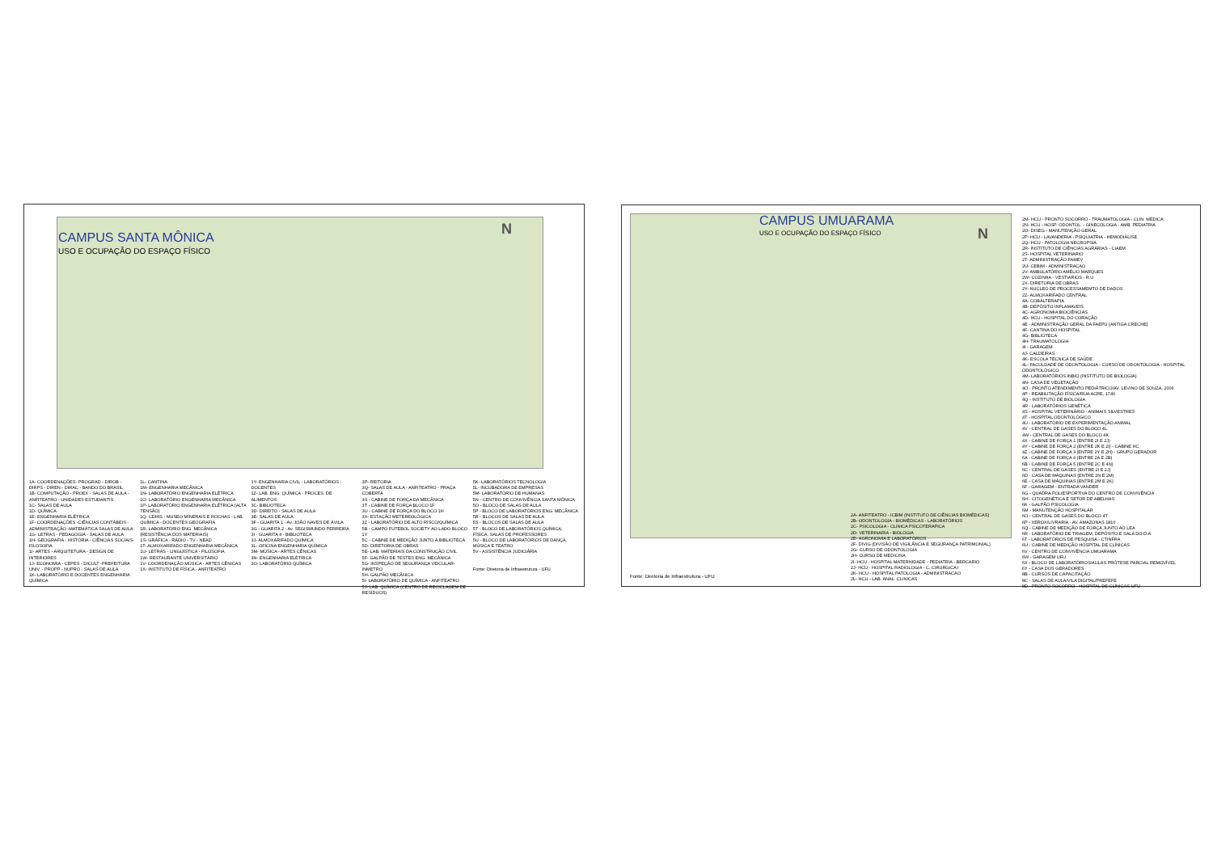CAMPUS SANTA MÔNICA
USO E OCUPAÇÃO DO ESPAÇO FÍSICO
N
1A- COORDENAÇÕES- PROGRAD - DIROB - DIRPS - DIREN - DIRAC - BANDO DO BRASIL
1B- COMPUTAÇÃO - PROEX - SALAS DE AULA - ANFITEATRO - UNIDADES ESTUDANTIS
1C- SALAS DE AULA
1D- QUÍMICA
1E- ENGENHARIA ELÉTRICA
1F- COORDENAÇÕES -CIÊNCIAS CONTÁBEIS - ADMINISTRAÇÃO -MATEMÁTICA SALAS DE AULA
1G- LETRAS - PEDAGOGIA - SALAS DE AULA
1H- GEOGRAFIA - HISTÓRIA - CIÊNCIAS SOCIAIS- FILOSOFIA
1I- ARTES - ARQUITETURA - DESIGN DE INTERIORES
1J- ECONOMIA - CEPES - DICULT -PREFEITURA UNIV. - PROPP - NUPRO - SALAS DE AULA
1K- LABORATÓRIO E DOCENTES ENGENHARIA QUÍMICA
1L- CANTINA
1M- ENGENHARIA MECÂNICA
1N- LABORATÓRIO ENGENHARIA ELÉTRICA
1O- LABORATÓRIO ENGENHARIA MECÂNICA
1P- LABORATÓRIO ENGENHARIA ELÉTRICA (ALTA TENSÃO)
1Q- CDHIS - MUSEO MINERAIS E ROCHAS - LAB. QUÍMICA - DOCENTES GEOGRAFIA
1R- LABORATÓRIO ENG. MECÂNICA (RESISTÊNCIA DOS MATERIAIS)
1S- GRÁFICA - RÁDIO - TV - NEAD
1T- ALMOXARIFADO ENGENHARIA MECÂNICA
1U- LETRAS - LINGUÍSTICA - FILOSOFIA
1W- RESTAURANTE UNIVERSITÁRIO
1V- COORDENAÇÃO MÚSICA - ARTES CÊNICAS
1X- INSTITUTO DE FÍSICA - ANFITEATRO
1Y- ENGENHARIA CIVIL - LABORATÓRIOS - DOCENTES
1Z- LAB. ENG. QUÍMICA - PROCES. DE ALIMENTOS
3C- BIBLIOTECA
3D- DIREITO - SALAS DE AULA
3E- SALAS DE AULA
3F - GUARITA 1 - Av. JOÃO NAVES DE ÁVILA
3G - GUARITA 2 - Av. SEGISMUNDO PERREIRA
3I - GUARITA 4 - BIBLIOTECA
3J- ALMOXARIFADO QUÍMICA
3L- OFICINA ENGENHARIA QUÍMICA
3M- MÚSICA - ARTES CÊNICAS
3N- ENGENHARIA ELÉTRICA
3O- LABORATÓRIO QUÍMICA
3P- REITORIA
3Q- SALAS DE AULA - ANFITEATRO - PRAÇA COBERTA
3S - CABINE DE FORÇA DA MECÂNICA
3T - CABINE DE FORÇA BLOCO 1F
3U - CABINE DE FORÇA DO BLOCO 1H
3X- ESTAÇÃO METEREOLÓGICA
3Z - LABORATÓRIO DE ALTO RISCO/QUÍMICA
5B - CAMPO FUTEBOL SOCIETY AO LADO BLOCO 1Y
5C - CABINE DE MEDIÇÃO JUNTO À BIBLIOTECA
5D- DIRETORIA DE OBRAS
5E- LAB. MATERIAIS DA CONSTRUÇÃO CIVIL
5F- GALPÃO DE TESTES ENG. MECÂNICA
5G- INSPEÇÃO DE SEGURANÇA VEICULAR- INMETRO
5H- GALPÃO MECÂNICA
5I- LABORATÓRIO DE QUÍMICA - ANFITEATRO
5J- LAB. QUÍMICA (CENTRO DE RECICLAGEM DE RESÍDUOS)
5K- LABORATÓRIOS TECNOLOGIA
5L- INCUBADORA DE EMPRESAS
5M- LABORATÓRIO DE HUMANAS
5N - CENTRO DE CONVIVÊNCIA SANTA MÔNICA
5O - BLOCO DE SALAS DE AULA
5P - BLOCO DE LABORATÓRIOS ENG. MECÂNICA
5R - BLOCOS DE SALAS DE AULA
5S - BLOCOS DE SALAS DE AULA
5T - BLOCO DE LABORATÓRIOS QUÍMICA, FÍSICA, SALAS DE PROFESSORES
5U - BLOCO DE LABORATÓRIOS DE DANÇA, MÚSICA E TEATRO
5V - ASSISTÊNCIA JUDICIÁRIA
Fonte: Diretoria de Infraestrutura - UFU
CAMPUS UMUARAMA
USO E OCUPAÇÃO DO ESPAÇO FÍSICO
N
2M- HCU - PRONTO SOCORRO - TRAUMATOLOGIA - CLIN. MEDICA
2N- HCU - HOSP. ODONTOL. - GINECOLOGIA - AMB. PEDIATRIA
2O- DISEG - MANUTENÇÃO GERAL
2P- HCU - LAVANDERIA - PSIQUIATRIA - HEMODIÁLISE
2Q- HCU - PATOLOGIA NECROPSIA
2R- INSTITUTO DE CIÊNCIAS AGRÁRIAS - CIAEM
2S- HOSPITAL VETERINARIO
2T- ADMINISTRAÇÃO FAMEV
2U- CEBIM - ADMINISTRACAO
2V- AMBULATÓRIO AMÉLIO MARQUES
2W- COZINHA - VESTIARIOS - R.U
2X- DIRETORIA DE OBRAS
2Y- NUCLEO DE PROCESSAMEMTO DE DADOS
2Z- ALMOXARIFADO CENTRAL
4A- COBALTERAPIA
4B- DEPÓSITO INFLAMAVEIS
4C- AGRONOMIA BIOCIÊNCIAS
4D- HCU - HOSPITAL DO CORAÇÃO
4E - ADMINISTRAÇÃO GERAL DA FAEPU (ANTIGA CRECHE)
4F- CANTINA DO HOSPITAL
4G- BIBLIOTECA
4H- TRAUMATOLOGIA
4I - GARAGEM
4J- CALDEIRAS
4K- ESCOLA TÉCNICA DE SAÚDE
4L- FACULDADE DE ODONTOLOGIA - CURSO DE ODONTOLOGIA - HOSPITAL ODONTOLÓGICO
4M- LABORATÓRIOS INBIO (INSTITUTO DE BIOLOGIA)
4N- CASA DE VEGETAÇÃO
4O - PRONTO ATENDIMENTO PEDIÁTRICO/AV. LEVINO DE SOUZA, 2006
4P - REABILITAÇÃO FÍSICA/RUA ACRE, 1740
4Q - INSTITUTO DE BIOLOGIA
4R - LABORATÓRIOS GENÉTICA
4S - HOSPITAL VETERINÁRIO - ANIMAIS SILVESTRES
4T - HOSPITAL ODONTOLÓGICO
4U - LABORATÓRIO DE EXPERIMENTAÇÃO ANIMAL
4V - CENTRAL DE GASES DO BLOCO 4L
4W - CENTRAL DE GASES DO BLOCO 4K
4X - CABINE DE FORÇA 1 (ENTRE 2I E 2J)
4Y - CABINE DE FORÇA 2 (ENTRE 2K E 2I) - CABINE HC
4Z - CABINE DE FORÇA 3 (ENTRE 2Y E 2H) - GRUPO GERADOR
6A - CABINE DE FORÇA 4 (ENTRE 2A E 2B)
6B - CABINE DE FORÇA 5 (ENTRE 2C E 4N)
6C - CENTRAL DE GASES (ENTRE 2I E 2J)
6D - CASA DE MÁQUINAS (ENTRE 2N E 2M)
6E - CASA DE MÁQUINAS (ENTRE 2M E 2K)
6F - GARAGEM - ENTRADA VANDER
6G - QUADRA POLIESPORTIVA DO CENTRO DE CONVIVÊNCIA
6H - CITOGENÉTICA E SETOR DE ABELHAS
6K - GALPÃO PSICOLOGIA
6M - MANUTENÇÃO HOSPITALAR
6O - CENTRAL DE GASES DO BLOCO 4T
6P - XEROX/LIVRARIA - AV. AMAZONAS 1810
6Q - CABINE DE MEDIÇÃO DE FORÇA JUNTO AO LEA
6R - LABORATÓRIO DE TRIAGEM, DEPÓSITO E SALA DO D.A.
6T - LABORATÓRIOS DE PESQUISA - CTINFRA
6U - CABINE DE MEDIÇÃO HOSPITAL DE CLÍNICAS
6V - CENTRO DE CONVIVÊNCIA UMUARAMA
6W - GARAGEM UFU
6X - BLOCO DE LABORATÓRIOS/AULAS PRÓTESE PARCIAL REMOVÍVEL
6Y - CASA DOS GERADORES
8B - CURSOS DE CAPACITAÇÃO
8C - SALAS DE AULA/VILA DIGITAL/PREFEFE
8D - PRONTO SOCORRO - HOSPITAL DE CLÍNICAS-UFU
2A- ANFITEATRO - ICBIM (INSTITUTO DE CIÊNCIAS BIOMÉDICAS)
2B- ODONTOLOGIA - BIOMÉDICAS - LABORATÓRIOS
2C- PSICOLOGIA - CLINICA PSICOTERAPICA
2D- VETERINARIA - BIOLOGIA
2E- AGRONOMIA E LABORATÓRIOS
2F- DIVIG (DIVISÃO DE VIGILÂNCIA E SEGURANÇA PATRIMONIAL)
2G- CURSO DE ODONTOLOGIA
2H- CURSO DE MEDICINA
2I- HCU - HOSPITAL MATERNIDADE - PEDIATRIA - BERCARIO
2J- HCU - HOSPITAL RADIOLOGIA - C. CIRURGICA I
2K- HCU - HOSPITAL PATOLOGIA - ADMINISTRACAO
2L- HCU - LAB. ANAL. CLINICAS
Fonte: Diretoria de Infraestrutura - UFU